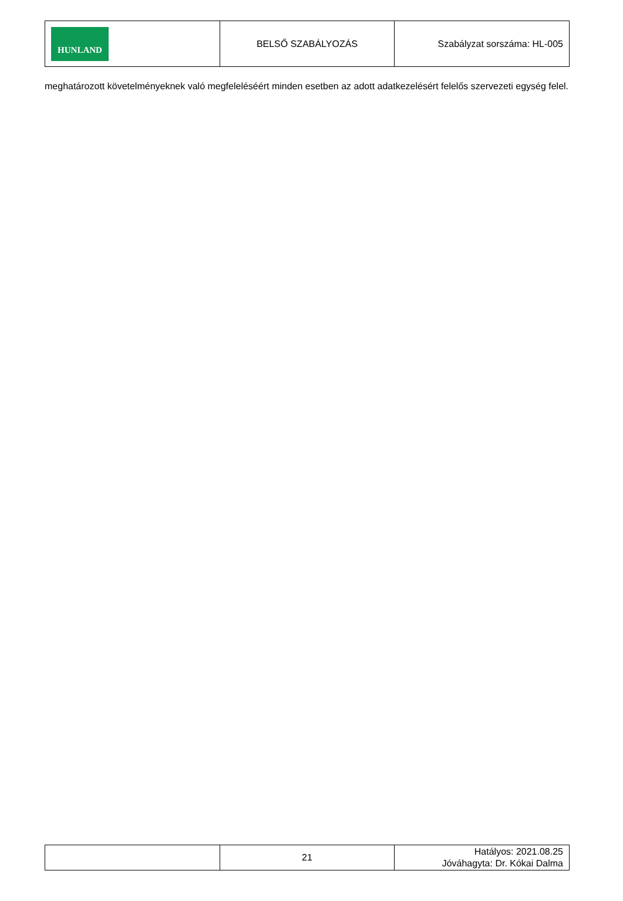| HUNLAND | BELSŐ SZABÁLYOZÁS | Szabályzat sorszáma: HL-005 |
meghatározott követelményeknek való megfeleléséért minden esetben az adott adatkezelésért felelős szervezeti egység felel.
| | 21 | Hatályos: 2021.08.25 Jóváhagyta: Dr. Kókai Dalma |